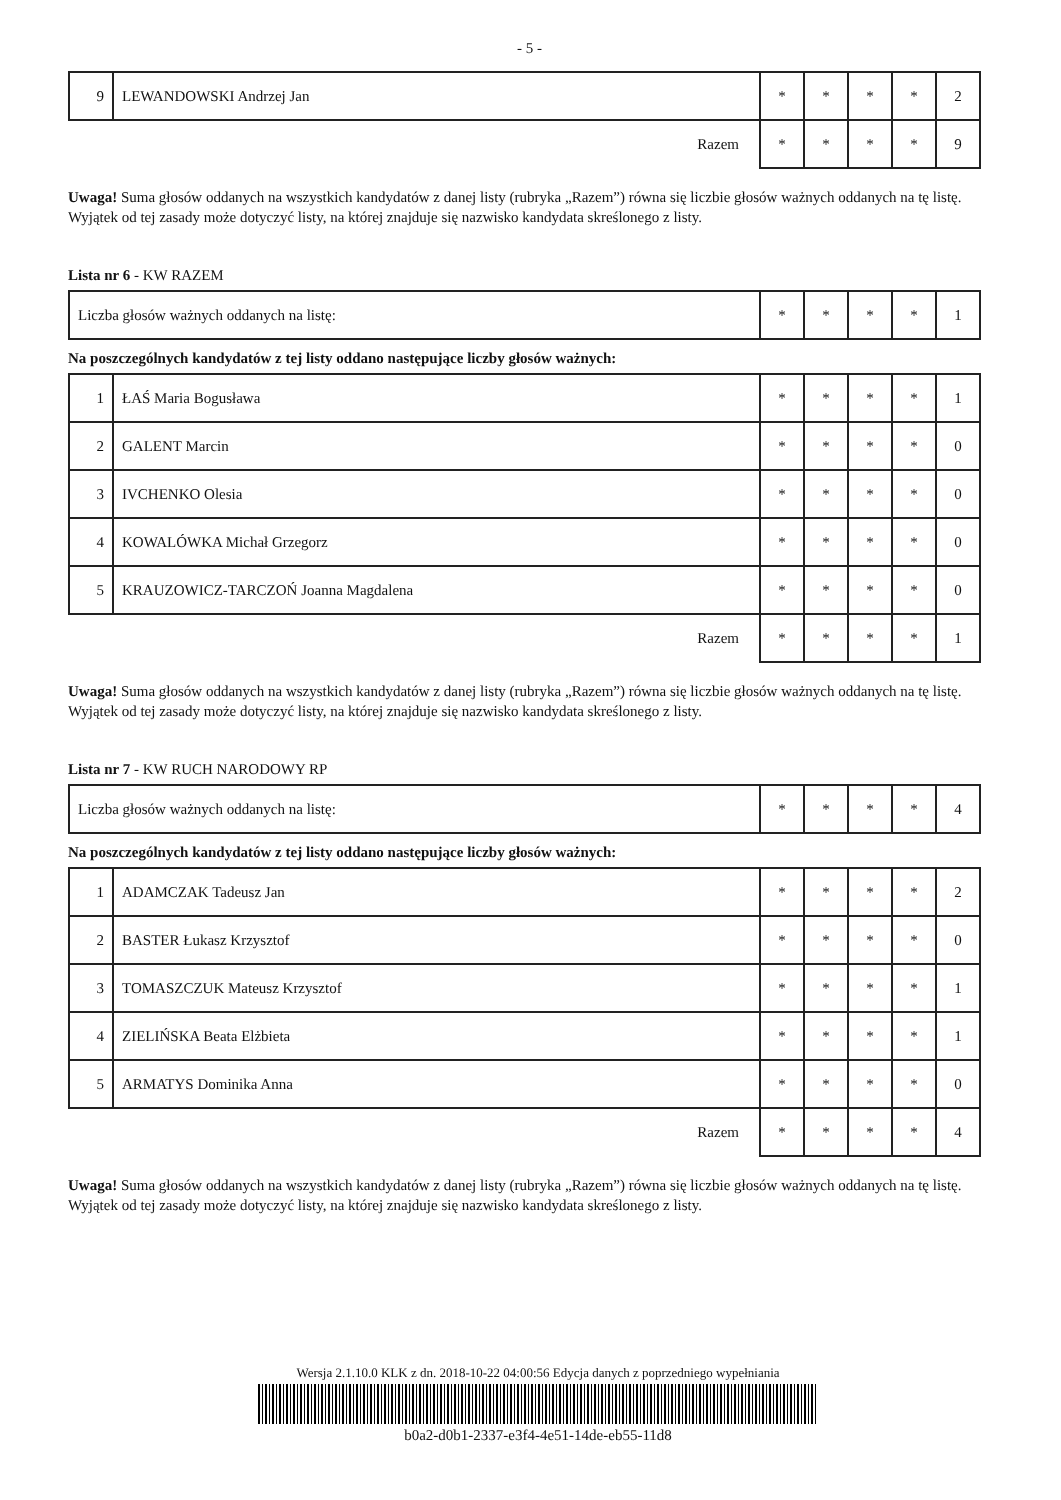- 5 -
| 9 | LEWANDOWSKI Andrzej Jan | * | * | * | * | 2 |
| Razem | | * | * | * | * | 9 |
Uwaga! Suma głosów oddanych na wszystkich kandydatów z danej listy (rubryka „Razem”) równa się liczbie głosów ważnych oddanych na tę listę. Wyjątek od tej zasady może dotyczyć listy, na której znajduje się nazwisko kandydata skreślonego z listy.
Lista nr 6 - KW RAZEM
| Liczba głosów ważnych oddanych na listę: | * | * | * | * | 1 |
Na poszczególnych kandydatów z tej listy oddano następujące liczby głosów ważnych:
| 1 | ŁAŚ Maria Bogusława | * | * | * | * | 1 |
| 2 | GALENT Marcin | * | * | * | * | 0 |
| 3 | IVCHENKO Olesia | * | * | * | * | 0 |
| 4 | KOWALÓWKA Michał Grzegorz | * | * | * | * | 0 |
| 5 | KRAUZOWICZ-TARCZOŃ Joanna Magdalena | * | * | * | * | 0 |
| Razem | | * | * | * | * | 1 |
Uwaga! Suma głosów oddanych na wszystkich kandydatów z danej listy (rubryka „Razem”) równa się liczbie głosów ważnych oddanych na tę listę. Wyjątek od tej zasady może dotyczyć listy, na której znajduje się nazwisko kandydata skreślonego z listy.
Lista nr 7 - KW RUCH NARODOWY RP
| Liczba głosów ważnych oddanych na listę: | * | * | * | * | 4 |
Na poszczególnych kandydatów z tej listy oddano następujące liczby głosów ważnych:
| 1 | ADAMCZAK Tadeusz Jan | * | * | * | * | 2 |
| 2 | BASTER Łukasz Krzysztof | * | * | * | * | 0 |
| 3 | TOMASZCZUK Mateusz Krzysztof | * | * | * | * | 1 |
| 4 | ZIELIŃSKA Beata Elżbieta | * | * | * | * | 1 |
| 5 | ARMATYS Dominika Anna | * | * | * | * | 0 |
| Razem | | * | * | * | * | 4 |
Uwaga! Suma głosów oddanych na wszystkich kandydatów z danej listy (rubryka „Razem”) równa się liczbie głosów ważnych oddanych na tę listę. Wyjątek od tej zasady może dotyczyć listy, na której znajduje się nazwisko kandydata skreślonego z listy.
Wersja 2.1.10.0 KLK z dn. 2018-10-22 04:00:56 Edycja danych z poprzedniego wypełniania
b0a2-d0b1-2337-e3f4-4e51-14de-eb55-11d8